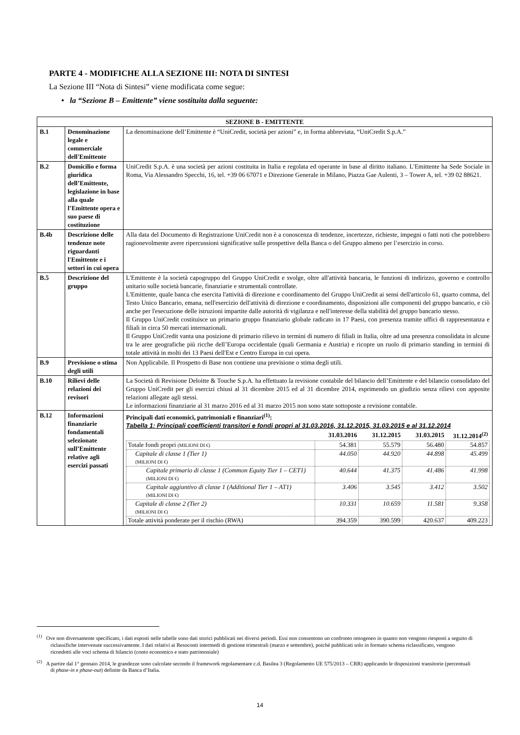PARTE 4 - MODIFICHE ALLA SEZIONE III: NOTA DI SINTESI
La Sezione III “Nota di Sintesi” viene modificata come segue:
• la “Sezione B – Emittente” viene sostituita dalla seguente:
| SEZIONE B - EMITTENTE | | |
| B.1 | Denominazione legale e commerciale dell'Emittente | La denominazione dell’Emittente è “UniCredit, società per azioni” e, in forma abbreviata, “UniCredit S.p.A.” |
| B.2 | Domicilio e forma giuridica dell’Emittente, legislazione in base alla quale l’Emittente opera e suo paese di costituzione | UniCredit S.p.A. è una società per azioni costituita in Italia e regolata ed operante in base al diritto italiano. L'Emittente ha Sede Sociale in Roma, Via Alessandro Specchi, 16, tel. +39 06 67071 e Direzione Generale in Milano, Piazza Gae Aulenti, 3 – Tower A, tel. +39 02 88621. |
| B.4b | Descrizione delle tendenze note riguardanti l'Emittente e i settori in cui opera | Alla data del Documento di Registrazione UniCredit non è a conoscenza di tendenze, incertezze, richieste, impegni o fatti noti che potrebbero ragionevolmente avere ripercussioni significative sulle prospettive della Banca o del Gruppo almeno per l’esercizio in corso. |
| B.5 | Descrizione del gruppo | L'Emittente è la società capogruppo del Gruppo UniCredit e svolge, oltre all'attività bancaria, le funzioni di indirizzo, governo e controllo unitario sulle società bancarie, finanziarie e strumentali controllate. L'Emittente, quale banca che esercita l'attività di direzione e coordinamento del Gruppo UniCredit ai sensi dell'articolo 61, quarto comma, del Testo Unico Bancario, emana, nell'esercizio dell'attività di direzione e coordinamento, disposizioni alle componenti del gruppo bancario, e ciò anche per l'esecuzione delle istruzioni impartite dalle autorità di vigilanza e nell'interesse della stabilità del gruppo bancario stesso. Il Gruppo UniCredit costituisce un primario gruppo finanziario globale radicato in 17 Paesi, con presenza tramite uffici di rappresentanza e filiali in circa 50 mercati internazionali. Il Gruppo UniCredit vanta una posizione di primario rilievo in termini di numero di filiali in Italia, oltre ad una presenza consolidata in alcune tra le aree geografiche più ricche dell’Europa occidentale (quali Germania e Austria) e ricopre un ruolo di primario standing in termini di totale attività in molti dei 13 Paesi dell'Est e Centro Europa in cui opera. |
| B.9 | Previsione o stima degli utili | Non Applicabile. Il Prospetto di Base non contiene una previsione o stima degli utili. |
| B.10 | Rilievi delle relazioni dei revisori | La Società di Revisione Deloitte & Touche S.p.A. ha effettuato la revisione contabile del bilancio dell’Emittente e del bilancio consolidato del Gruppo UniCredit per gli esercizi chiusi al 31 dicembre 2015 ed al 31 dicembre 2014, esprimendo un giudizio senza rilievi con apposite relazioni allegate agli stessi. Le informazioni finanziarie al 31 marzo 2016 ed al 31 marzo 2015 non sono state sottoposte a revisione contabile. |
| B.12 | Informazioni finanziarie fondamentali selezionate sull’Emittente relative agli esercizi passati | Principali dati economici, patrimoniali e finanziari<sup>(1)</sup>: Tabella 1: Principali coefficienti transitori e fondi propri al 31.03.2016, 31.12.2015, 31.03.2015 e al 31.12.2014 / / 31.03.2016 / 31.12.2015 / 31.03.2015 / 31.12.2014<sup>(2)</sup> / / --- / --- / --- / --- / --- / / Totale fondi propri (MILIONI DI €) / 54.381 / 55.579 / 56.480 / 54.857 / / Capitale di classe 1 (Tier 1) (MILIONI DI €) / 44.050 / 44.920 / 44.898 / 45.499 / / Capitale primario di classe 1 (Common Equity Tier 1 – CET1) (MILIONI DI €) / 40.644 / 41.375 / 41.486 / 41.998 / / Capitale aggiuntivo di classe 1 (Additional Tier 1 – AT1) (MILIONI DI €) / 3.406 / 3.545 / 3.412 / 3.502 / / Capitale di classe 2 (Tier 2) (MILIONI DI €) / 10.331 / 10.659 / 11.581 / 9.358 / / Totale attività ponderate per il rischio (RWA) / 394.359 / 390.599 / 420.637 / 409.223 / |
<sup>(1)</sup> Ove non diversamente specificato, i dati esposti nelle tabelle sono dati storici pubblicati nei diversi periodi. Essi non consentono un confronto omogeneo in quanto non vengono riesposti a seguito di riclassifiche intervenute successivamente. I dati relativi ai Resoconti intermedi di gestione trimestrali (marzo e settembre), poiché pubblicati solo in formato schema riclassificato, vengono ricondotti alle voci schema di bilancio (conto economico e stato patrimoniale)
<sup>(2)</sup> A partire dal 1° gennaio 2014, le grandezze sono calcolate secondo il framework regolamentare c.d. Basilea 3 (Regolamento UE 575/2013 – CRR) applicando le disposizioni transitorie (percentuali di phase-in e phase-out) definite da Banca d’Italia.
14